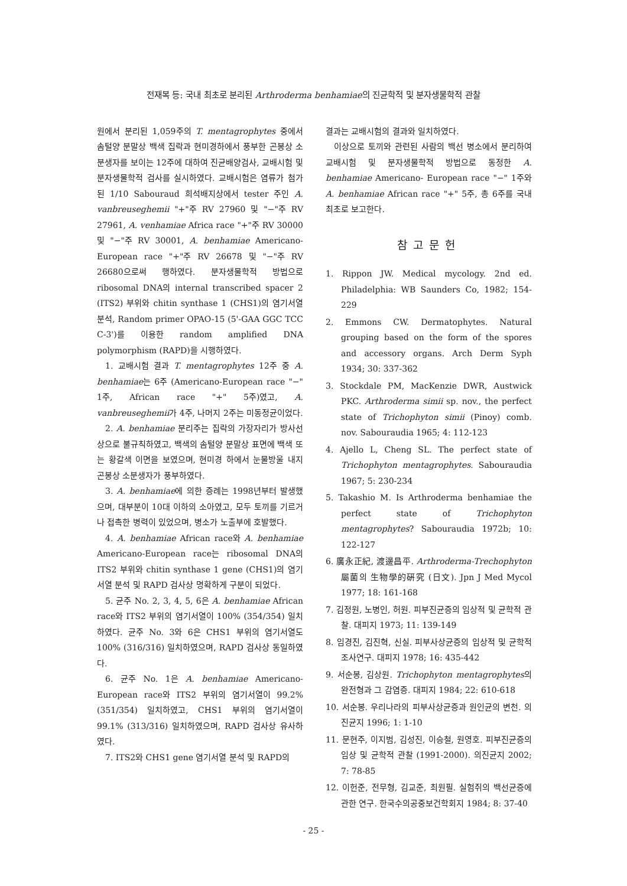전재복 등: 국내 최초로 분리된 Arthroderma benhamiae의 진균학적 및 분자생물학적 관찰
원에서 분리된 1,059주의 T. mentagrophytes 중에서 솜털양 분말상 백색 집락과 현미경하에서 풍부한 곤봉상 소분생자를 보이는 12주에 대하여 진균배양검사, 교배시험 및 분자생물학적 검사를 실시하였다. 교배시험은 염류가 첨가된 1/10 Sabouraud 희석배지상에서 tester 주인 A. vanbreuseghemii "+"주 RV 27960 및 "−"주 RV 27961, A. venhamiae Africa race "+"주 RV 30000 및 "−"주 RV 30001, A. benhamiae Americano-European race "+"주 RV 26678 및 "−"주 RV 26680으로써 행하였다. 분자생물학적 방법으로 ribosomal DNA의 internal transcribed spacer 2 (ITS2) 부위와 chitin synthase 1 (CHS1)의 염기서열 분석, Random primer OPAO-15 (5'-GAA GGC TCC C-3')를 이용한 random amplified DNA polymorphism (RAPD)을 시행하였다.
1. 교배시험 결과 T. mentagrophytes 12주 중 A. benhamiae는 6주 (Americano-European race "−" 1주, African race "+" 5주)였고, A. vanbreuseghemii가 4주, 나머지 2주는 미동정균이었다.
2. A. benhamiae 분리주는 집락의 가장자리가 방사선상으로 불규칙하였고, 백색의 솜털양 분말상 표면에 백색 또는 황갈색 이면을 보였으며, 현미경 하에서 눈물방울 내지 곤봉상 소분생자가 풍부하였다.
3. A. benhamiae에 의한 증례는 1998년부터 발생했으며, 대부분이 10대 이하의 소아였고, 모두 토끼를 기르거나 접촉한 병력이 있었으며, 병소가 노출부에 호발했다.
4. A. benhamiae African race와 A. benhamiae Americano-European race는 ribosomal DNA의 ITS2 부위와 chitin synthase 1 gene (CHS1)의 염기서열 분석 및 RAPD 검사상 명확하게 구분이 되었다.
5. 균주 No. 2, 3, 4, 5, 6은 A. benhamiae African race와 ITS2 부위의 염기서열이 100% (354/354) 일치하였다. 균주 No. 3와 6은 CHS1 부위의 염기서열도 100% (316/316) 일치하였으며, RAPD 검사상 동일하였다.
6. 균주 No. 1은 A. benhamiae Americano-European race와 ITS2 부위의 염기서열이 99.2% (351/354) 일치하였고, CHS1 부위의 염기서열이 99.1% (313/316) 일치하였으며, RAPD 검사상 유사하였다.
7. ITS2와 CHS1 gene 염기서열 분석 및 RAPD의
결과는 교배시험의 결과와 일치하였다.
이상으로 토끼와 관련된 사람의 백선 병소에서 분리하여 교배시험 및 분자생물학적 방법으로 동정한 A. benhamiae Americano- European race "−" 1주와 A. benhamiae African race "+" 5주, 총 6주를 국내 최초로 보고한다.
참고문헌
1. Rippon JW. Medical mycology. 2nd ed. Philadelphia: WB Saunders Co, 1982; 154-229
2. Emmons CW. Dermatophytes. Natural grouping based on the form of the spores and accessory organs. Arch Derm Syph 1934; 30: 337-362
3. Stockdale PM, MacKenzie DWR, Austwick PKC. Arthroderma simii sp. nov., the perfect state of Trichophyton simii (Pinoy) comb. nov. Sabouraudia 1965; 4: 112-123
4. Ajello L, Cheng SL. The perfect state of Trichophyton mentagrophytes. Sabouraudia 1967; 5: 230-234
5. Takashio M. Is Arthroderma benhamiae the perfect state of Trichophyton mentagrophytes? Sabouraudia 1972b; 10: 122-127
6. 廣永正紀, 渡邊昌平. Arthroderma-Trechophyton 屬菌의 生物學的硏究 (日文). Jpn J Med Mycol 1977; 18: 161-168
7. 김정원, 노병인, 허원. 피부진균증의 임상적 및 균학적 관찰. 대피지 1973; 11: 139-149
8. 임경진, 김진혁, 신실. 피부사상균증의 임상적 및 균학적 조사연구. 대피지 1978; 16: 435-442
9. 서순봉, 김상원. Trichophyton mentagrophytes의 완전형과 그 감염증. 대피지 1984; 22: 610-618
10. 서순봉. 우리나라의 피부사상균증과 원인균의 변천. 의진균지 1996; 1: 1-10
11. 문현주, 이지범, 김성진, 이승철, 원영호. 피부진균증의 임상 및 균학적 관찰 (1991-2000). 의진균지 2002; 7: 78-85
12. 이헌준, 전무형, 김교준, 최원필. 실험쥐의 백선균증에 관한 연구. 한국수의공중보건학회지 1984; 8: 37-40
- 25 -